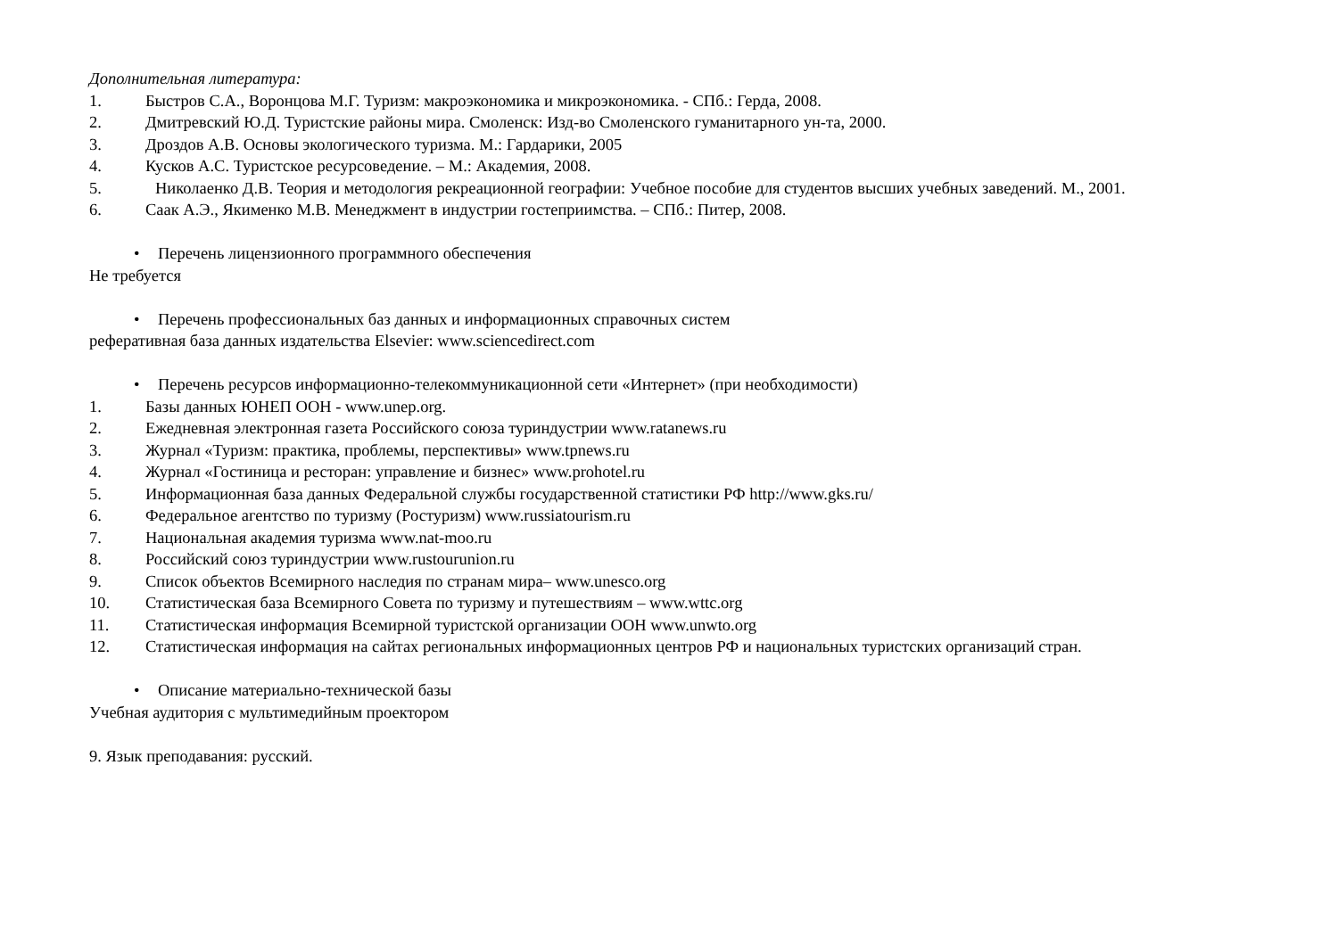Дополнительная литература:
1. Быстров С.А., Воронцова М.Г. Туризм: макроэкономика и микроэкономика. - СПб.: Герда, 2008.
2. Дмитревский Ю.Д. Туристские районы мира. Смоленск: Изд-во Смоленского гуманитарного ун-та, 2000.
3. Дроздов А.В. Основы экологического туризма. М.: Гардарики, 2005
4. Кусков А.С. Туристское ресурсоведение. – М.: Академия, 2008.
5. Николаенко Д.В. Теория и методология рекреационной географии: Учебное пособие для студентов высших учебных заведений. М., 2001.
6. Саак А.Э., Якименко М.В. Менеджмент в индустрии гостеприимства. – СПб.: Питер, 2008.
• Перечень лицензионного программного обеспечения
Не требуется
• Перечень профессиональных баз данных и информационных справочных систем
реферативная база данных издательства Elsevier: www.sciencedirect.com
• Перечень ресурсов информационно-телекоммуникационной сети «Интернет» (при необходимости)
1. Базы данных ЮНЕП ООН - www.unep.org.
2. Ежедневная электронная газета Российского союза туриндустрии www.ratanews.ru
3. Журнал «Туризм: практика, проблемы, перспективы» www.tpnews.ru
4. Журнал «Гостиница и ресторан: управление и бизнес» www.prohotel.ru
5. Информационная база данных Федеральной службы государственной статистики РФ http://www.gks.ru/
6. Федеральное агентство по туризму (Ростуризм) www.russiatourism.ru
7. Национальная академия туризма www.nat-moo.ru
8. Российский союз туриндустрии www.rustourunion.ru
9. Список объектов Всемирного наследия по странам мира– www.unesco.org
10. Статистическая база Всемирного Совета по туризму и путешествиям – www.wttc.org
11. Статистическая информация Всемирной туристской организации ООН www.unwto.org
12. Статистическая информация на сайтах региональных информационных центров РФ и национальных туристских организаций стран.
• Описание материально-технической базы
Учебная аудитория с мультимедийным проектором
9. Язык преподавания: русский.